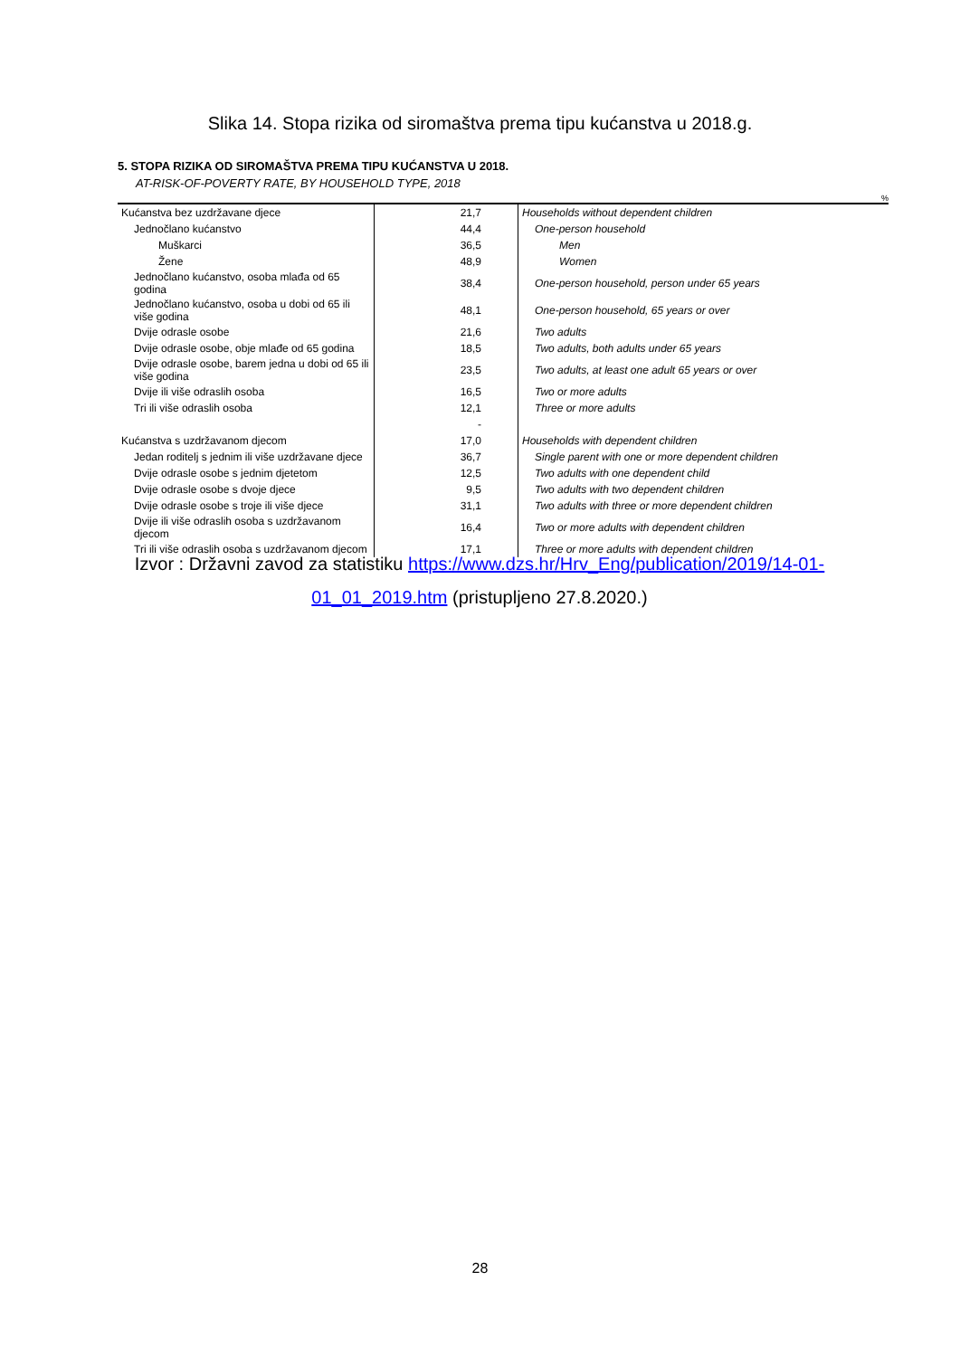Slika 14. Stopa rizika od siromaštva prema tipu kućanstva u 2018.g.
5. STOPA RIZIKA OD SIROMAŠTVA PREMA TIPU KUĆANSTVA U 2018.
AT-RISK-OF-POVERTY RATE, BY HOUSEHOLD TYPE, 2018
%
| Kućanstva bez uzdržavane djece | 21,7 | Households without dependent children |
| Jednočlano kućanstvo | 44,4 | One-person household |
| Muškarci | 36,5 | Men |
| Žene | 48,9 | Women |
| Jednočlano kućanstvo, osoba mlađa od 65 godina | 38,4 | One-person household, person under 65 years |
| Jednočlano kućanstvo, osoba u dobi od 65 ili više godina | 48,1 | One-person household, 65 years or over |
| Dvije odrasle osobe | 21,6 | Two adults |
| Dvije odrasle osobe, obje mlađe od 65 godina | 18,5 | Two adults, both adults under 65 years |
| Dvije odrasle osobe, barem jedna u dobi od 65 ili više godina | 23,5 | Two adults, at least one adult 65 years or over |
| Dvije ili više odraslih osoba | 16,5 | Two or more adults |
| Tri ili više odraslih osoba | 12,1 | Three or more adults |
| | - | |
| Kućanstva s uzdržavanom djecom | 17,0 | Households with dependent children |
| Jedan roditelj s jednim ili više uzdržavane djece | 36,7 | Single parent with one or more dependent children |
| Dvije odrasle osobe s jednim djetetom | 12,5 | Two adults with one dependent child |
| Dvije odrasle osobe s dvoje djece | 9,5 | Two adults with two dependent children |
| Dvije odrasle osobe s troje ili više djece | 31,1 | Two adults with three or more dependent children |
| Dvije ili više odraslih osoba s uzdržavanom djecom | 16,4 | Two or more adults with dependent children |
| Tri ili više odraslih osoba s uzdržavanom djecom | 17,1 | Three or more adults with dependent children |
Izvor : Državni zavod za statistiku https://www.dzs.hr/Hrv_Eng/publication/2019/14-01-01_01_2019.htm (pristupljeno 27.8.2020.)
28